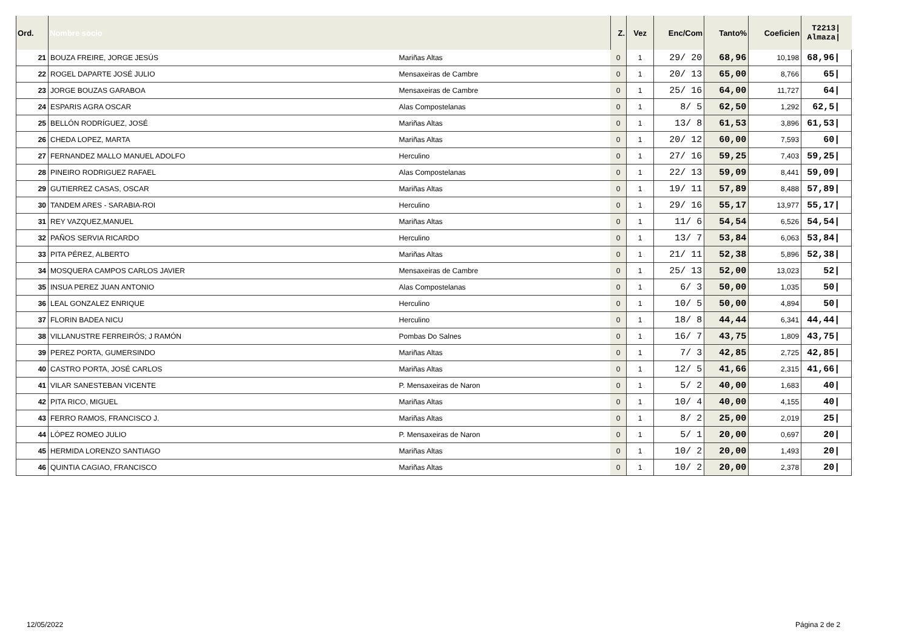| Ord. | Nombre socio | | Z. | Vez | Enc/Com | Tanto% | Coeficien | T2213/ Almaza/ | |
| --- | --- | --- | --- | --- | --- | --- | --- | --- | --- |
| 21 | BOUZA FREIRE, JORGE JESÚS | Mariñas Altas | 0 | 1 | 29/ 20 | 68,96 | 10,198 | 68,96/ | |
| 22 | ROGEL DAPARTE JOSÉ JULIO | Mensaxeiras de Cambre | 0 | 1 | 20/ 13 | 65,00 | 8,766 | 65/ | |
| 23 | JORGE BOUZAS GARABOA | Mensaxeiras de Cambre | 0 | 1 | 25/ 16 | 64,00 | 11,727 | 64/ | |
| 24 | ESPARIS AGRA OSCAR | Alas Compostelanas | 0 | 1 | 8/ 5 | 62,50 | 1,292 | 62,5/ | |
| 25 | BELLÓN RODRÍGUEZ, JOSÉ | Mariñas Altas | 0 | 1 | 13/ 8 | 61,53 | 3,896 | 61,53/ | |
| 26 | CHEDA LOPEZ, MARTA | Mariñas Altas | 0 | 1 | 20/ 12 | 60,00 | 7,593 | 60/ | |
| 27 | FERNANDEZ MALLO MANUEL ADOLFO | Herculino | 0 | 1 | 27/ 16 | 59,25 | 7,403 | 59,25/ | |
| 28 | PINEIRO RODRIGUEZ RAFAEL | Alas Compostelanas | 0 | 1 | 22/ 13 | 59,09 | 8,441 | 59,09/ | |
| 29 | GUTIERREZ CASAS, OSCAR | Mariñas Altas | 0 | 1 | 19/ 11 | 57,89 | 8,488 | 57,89/ | |
| 30 | TANDEM ARES - SARABIA-ROI | Herculino | 0 | 1 | 29/ 16 | 55,17 | 13,977 | 55,17/ | |
| 31 | REY VAZQUEZ,MANUEL | Mariñas Altas | 0 | 1 | 11/ 6 | 54,54 | 6,526 | 54,54/ | |
| 32 | PAÑOS SERVIA RICARDO | Herculino | 0 | 1 | 13/ 7 | 53,84 | 6,063 | 53,84/ | |
| 33 | PITA PÉREZ, ALBERTO | Mariñas Altas | 0 | 1 | 21/ 11 | 52,38 | 5,896 | 52,38/ | |
| 34 | MOSQUERA CAMPOS CARLOS JAVIER | Mensaxeiras de Cambre | 0 | 1 | 25/ 13 | 52,00 | 13,023 | 52/ | |
| 35 | INSUA PEREZ JUAN ANTONIO | Alas Compostelanas | 0 | 1 | 6/ 3 | 50,00 | 1,035 | 50/ | |
| 36 | LEAL GONZALEZ ENRIQUE | Herculino | 0 | 1 | 10/ 5 | 50,00 | 4,894 | 50/ | |
| 37 | FLORIN BADEA NICU | Herculino | 0 | 1 | 18/ 8 | 44,44 | 6,341 | 44,44/ | |
| 38 | VILLANUSTRE FERREIRÓS; J RAMÓN | Pombas Do Salnes | 0 | 1 | 16/ 7 | 43,75 | 1,809 | 43,75/ | |
| 39 | PEREZ PORTA, GUMERSINDO | Mariñas Altas | 0 | 1 | 7/ 3 | 42,85 | 2,725 | 42,85/ | |
| 40 | CASTRO PORTA, JOSÉ CARLOS | Mariñas Altas | 0 | 1 | 12/ 5 | 41,66 | 2,315 | 41,66/ | |
| 41 | VILAR SANESTEBAN VICENTE | P. Mensaxeiras de Naron | 0 | 1 | 5/ 2 | 40,00 | 1,683 | 40/ | |
| 42 | PITA RICO, MIGUEL | Mariñas Altas | 0 | 1 | 10/ 4 | 40,00 | 4,155 | 40/ | |
| 43 | FERRO RAMOS, FRANCISCO J. | Mariñas Altas | 0 | 1 | 8/ 2 | 25,00 | 2,019 | 25/ | |
| 44 | LÓPEZ ROMEO JULIO | P. Mensaxeiras de Naron | 0 | 1 | 5/ 1 | 20,00 | 0,697 | 20/ | |
| 45 | HERMIDA LORENZO SANTIAGO | Mariñas Altas | 0 | 1 | 10/ 2 | 20,00 | 1,493 | 20/ | |
| 46 | QUINTIA CAGIAO, FRANCISCO | Mariñas Altas | 0 | 1 | 10/ 2 | 20,00 | 2,378 | 20/ | |
12/05/2022 Página 2 de 2